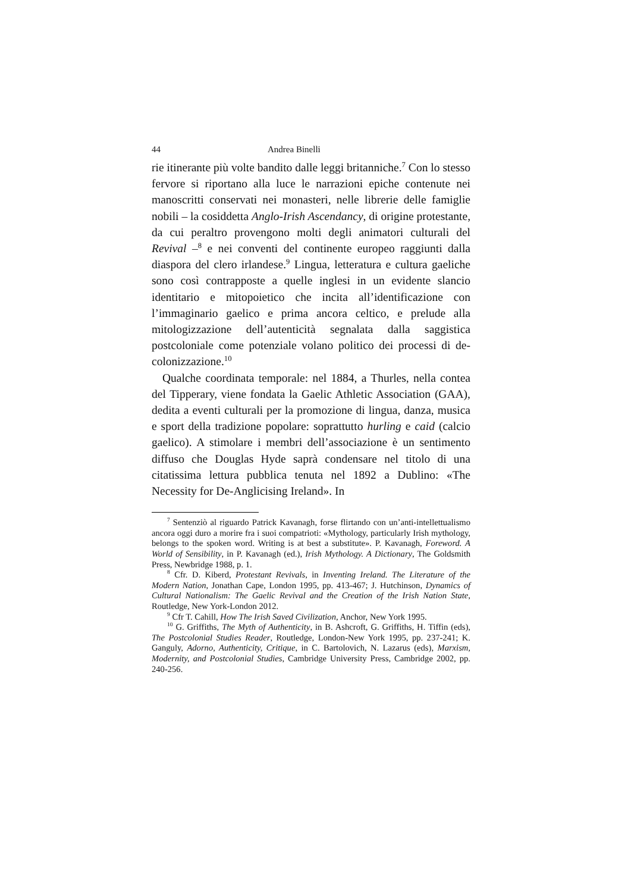44 Andrea Binelli
rie itinerante più volte bandito dalle leggi britanniche.<sup>7</sup> Con lo stesso fervore si riportano alla luce le narrazioni epiche contenute nei manoscritti conservati nei monasteri, nelle librerie delle famiglie nobili – la cosiddetta Anglo-Irish Ascendancy, di origine protestante, da cui peraltro provengono molti degli animatori culturali del Revival –<sup>8</sup> e nei conventi del continente europeo raggiunti dalla diaspora del clero irlandese.<sup>9</sup> Lingua, letteratura e cultura gaeliche sono così contrapposte a quelle inglesi in un evidente slancio identitario e mitopoietico che incita all’identificazione con l’immaginario gaelico e prima ancora celtico, e prelude alla mitologizzazione dell’autenticità segnalata dalla saggistica postcoloniale come potenziale volano politico dei processi di de-colonizzazione.<sup>10</sup>
Qualche coordinata temporale: nel 1884, a Thurles, nella contea del Tipperary, viene fondata la Gaelic Athletic Association (GAA), dedita a eventi culturali per la promozione di lingua, danza, musica e sport della tradizione popolare: soprattutto hurling e caid (calcio gaelico). A stimolare i membri dell’associazione è un sentimento diffuso che Douglas Hyde saprà condensare nel titolo di una citatissima lettura pubblica tenuta nel 1892 a Dublino: «The Necessity for De-Anglicising Ireland». In
<sup>7</sup> Sentenziò al riguardo Patrick Kavanagh, forse flirtando con un’anti-intellettualismo ancora oggi duro a morire fra i suoi compatrioti: «Mythology, particularly Irish mythology, belongs to the spoken word. Writing is at best a substitute». P. Kavanagh, Foreword. A World of Sensibility, in P. Kavanagh (ed.), Irish Mythology. A Dictionary, The Goldsmith Press, Newbridge 1988, p. 1.
<sup>8</sup> Cfr. D. Kiberd, Protestant Revivals, in Inventing Ireland. The Literature of the Modern Nation, Jonathan Cape, London 1995, pp. 413-467; J. Hutchinson, Dynamics of Cultural Nationalism: The Gaelic Revival and the Creation of the Irish Nation State, Routledge, New York-London 2012.
<sup>9</sup> Cfr T. Cahill, How The Irish Saved Civilization, Anchor, New York 1995.
<sup>10</sup> G. Griffiths, The Myth of Authenticity, in B. Ashcroft, G. Griffiths, H. Tiffin (eds), The Postcolonial Studies Reader, Routledge, London-New York 1995, pp. 237-241; K. Ganguly, Adorno, Authenticity, Critique, in C. Bartolovich, N. Lazarus (eds), Marxism, Modernity, and Postcolonial Studies, Cambridge University Press, Cambridge 2002, pp. 240-256.